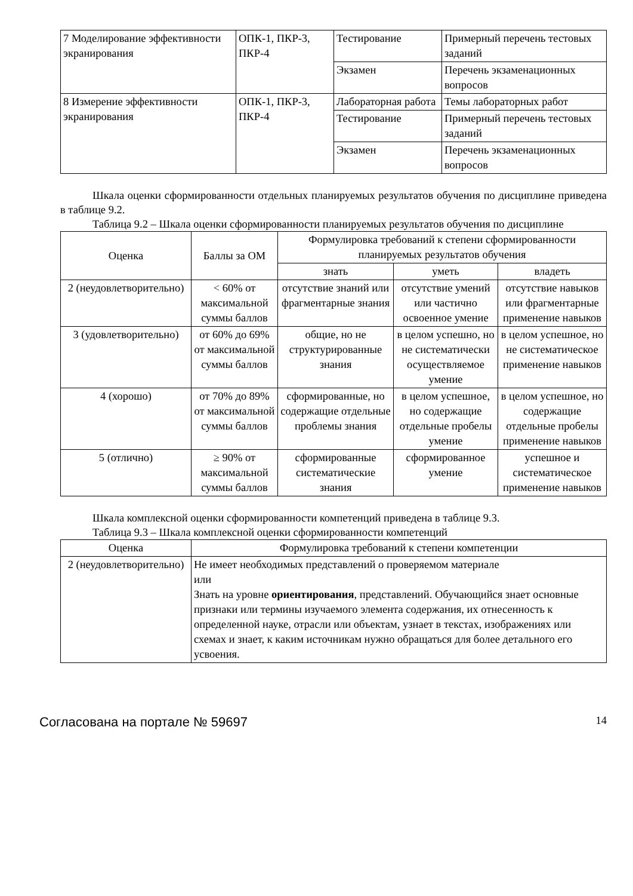| 7 Моделирование эффективности экранирования | ОПК-1, ПКР-3, ПКР-4 | Тестирование | Примерный перечень тестовых заданий |
| | | Экзамен | Перечень экзаменационных вопросов |
| 8 Измерение эффективности экранирования | ОПК-1, ПКР-3, ПКР-4 | Лабораторная работа | Темы лабораторных работ |
| | | Тестирование | Примерный перечень тестовых заданий |
| | | Экзамен | Перечень экзаменационных вопросов |
Шкала оценки сформированности отдельных планируемых результатов обучения по дисциплине приведена в таблице 9.2.
Таблица 9.2 – Шкала оценки сформированности планируемых результатов обучения по дисциплине
| Оценка | Баллы за ОМ | Формулировка требований к степени сформированности планируемых результатов обучения | | |
| --- | --- | --- | --- | --- |
| | | знать | уметь | владеть |
| 2 (неудовлетворительно) | < 60% от максимальной суммы баллов | отсутствие знаний или фрагментарные знания | отсутствие умений или частично освоенное умение | отсутствие навыков или фрагментарные применение навыков |
| 3 (удовлетворительно) | от 60% до 69% от максимальной суммы баллов | общие, но не структурированные знания | в целом успешно, но не систематически осуществляемое умение | в целом успешное, но не систематическое применение навыков |
| 4 (хорошо) | от 70% до 89% от максимальной суммы баллов | сформированные, но содержащие отдельные проблемы знания | в целом успешное, но содержащие отдельные пробелы умение | в целом успешное, но содержащие отдельные пробелы применение навыков |
| 5 (отлично) | ≥ 90% от максимальной суммы баллов | сформированные систематические знания | сформированное умение | успешное и систематическое применение навыков |
Шкала комплексной оценки сформированности компетенций приведена в таблице 9.3.
Таблица 9.3 – Шкала комплексной оценки сформированности компетенций
| Оценка | Формулировка требований к степени компетенции |
| --- | --- |
| 2 (неудовлетворительно) | Не имеет необходимых представлений о проверяемом материале или Знать на уровне ориентирования , представлений. Обучающийся знает основные признаки или термины изучаемого элемента содержания, их отнесенность к определенной науке, отрасли или объектам, узнает в текстах, изображениях или схемах и знает, к каким источникам нужно обращаться для более детального его усвоения. |
Согласована на портале № 59697 14